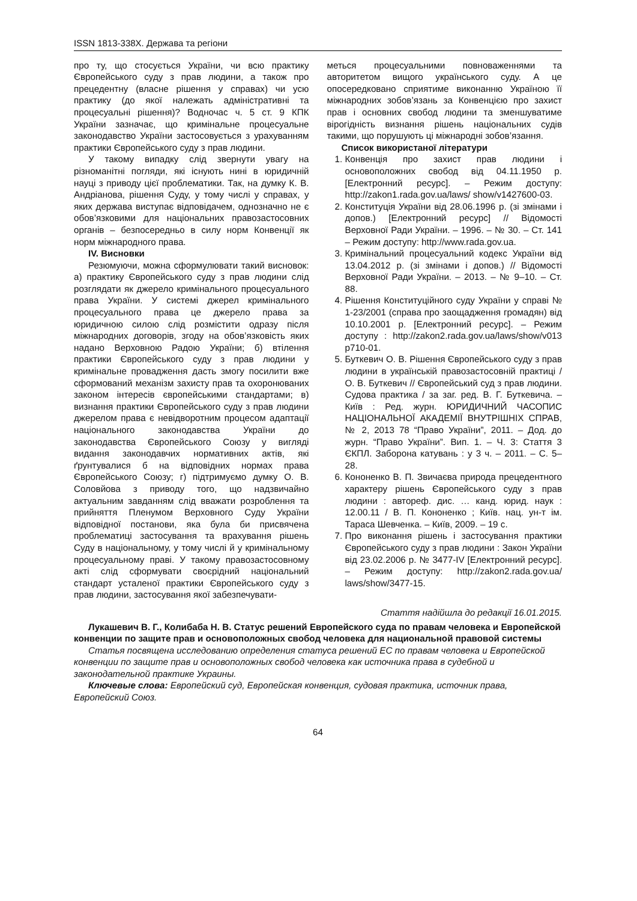ISSN 1813-338X. Держава та регіони
про ту, що стосується України, чи всю практику Європейського суду з прав людини, а також про прецедентну (власне рішення у справах) чи усю практику (до якої належать адміністративні та процесуальні рішення)? Водночас ч. 5 ст. 9 КПК України зазначає, що кримінальне процесуальне законодавство України застосовується з урахуванням практики Європейського суду з прав людини.
У такому випадку слід звернути увагу на різноманітні погляди, які існують нині в юридичній науці з приводу цієї проблематики. Так, на думку К. В. Андріанова, рішення Суду, у тому числі у справах, у яких держава виступає відповідачем, однозначно не є обов’язковими для національних правозастосовних органів – безпосередньо в силу норм Конвенції як норм міжнародного права.
IV. Висновки
Резюмуючи, можна сформулювати такий висновок: а) практику Європейського суду з прав людини слід розглядати як джерело кримінального процесуального права України. У системі джерел кримінального процесуального права це джерело права за юридичною силою слід розмістити одразу після міжнародних договорів, згоду на обов’язковість яких надано Верховною Радою України; б) втілення практики Європейського суду з прав людини у кримінальне провадження дасть змогу посилити вже сформований механізм захисту прав та охоронюваних законом інтересів європейськими стандартами; в) визнання практики Європейського суду з прав людини джерелом права є невідворотним процесом адаптації національного законодавства України до законодавства Європейського Союзу у вигляді видання законодавчих нормативних актів, які ґрунтувалися б на відповідних нормах права Європейського Союзу; г) підтримуємо думку О. В. Соловйова з приводу того, що надзвичайно актуальним завданням слід вважати розроблення та прийняття Пленумом Верховного Суду України відповідної постанови, яка була би присвячена проблематиці застосування та врахування рішень Суду в національному, у тому числі й у кримінальному процесуальному праві. У такому правозастосовному акті слід сформувати своєрідний національний стандарт усталеної практики Європейського суду з прав людини, застосування якої забезпечувати-
меться процесуальними повноваженнями та авторитетом вищого українського суду. А це опосередковано сприятиме виконанню Україною її міжнародних зобов’язань за Конвенцією про захист прав і основних свобод людини та зменшуватиме вірогідність визнання рішень національних судів такими, що порушують ці міжнародні зобов’язання.
Список використаної літератури
1. Конвенція про захист прав людини і основоположних свобод від 04.11.1950 р. [Електронний ресурс]. – Режим доступу: http://zakon1.rada.gov.ua/laws/ show/v1427600-03.
2. Конституція України від 28.06.1996 р. (зі змінами і допов.) [Електронний ресурс] // Відомості Верховної Ради України. – 1996. – № 30. – Ст. 141 – Режим доступу: http://www.rada.gov.ua.
3. Кримінальний процесуальний кодекс України від 13.04.2012 р. (зі змінами і допов.) // Відомості Верховної Ради України. – 2013. – № 9–10. – Ст. 88.
4. Рішення Конституційного суду України у справі № 1-23/2001 (справа про заощадження громадян) від 10.10.2001 р. [Електронний ресурс]. – Режим доступу : http://zakon2.rada.gov.ua/laws/show/v013 p710-01.
5. Буткевич О. В. Рішення Європейського суду з прав людини в українській правозастосовній практиці / О. В. Буткевич // Європейський суд з прав людини. Судова практика / за заг. ред. В. Г. Буткевича. – Київ : Ред. журн. ЮРИДИЧНИЙ ЧАСОПИС НАЦІОНАЛЬНОЇ АКАДЕМІЇ ВНУТРІШНІХ СПРАВ, № 2, 2013 78 “Право України”, 2011. – Дод. до журн. “Право України”. Вип. 1. – Ч. 3: Стаття 3 ЄКПЛ. Заборона катувань : у 3 ч. – 2011. – С. 5–28.
6. Кононенко В. П. Звичаєва природа прецедентного характеру рішень Європейського суду з прав людини : автореф. дис. … канд. юрид. наук : 12.00.11 / В. П. Кононенко ; Київ. нац. ун-т ім. Тараса Шевченка. – Київ, 2009. – 19 с.
7. Про виконання рішень і застосування практики Європейського суду з прав людини : Закон України від 23.02.2006 р. № 3477-IV [Електронний ресурс]. – Режим доступу: http://zakon2.rada.gov.ua/ laws/show/3477-15.
Стаття надійшла до редакції 16.01.2015.
Лукашевич В. Г., Колибаба Н. В. Статус решений Европейского суда по правам человека и Европейской конвенции по защите прав и основоположных свобод человека для национальной правовой системы
Статья посвящена исследованию определения статуса решений ЕС по правам человека и Европейской конвенции по защите прав и основоположных свобод человека как источника права в судебной и законодательной практике Украины.
Ключевые слова: Европейский суд, Европейская конвенция, судовая практика, источник права, Европейский Союз.
64